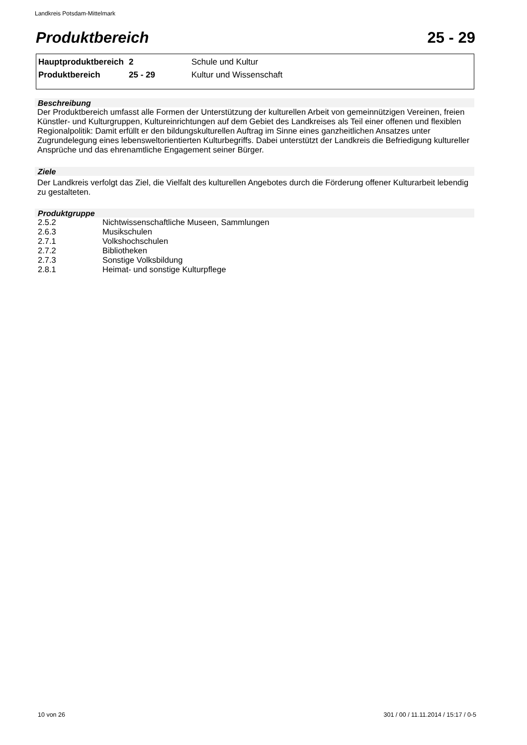Landkreis Potsdam-Mittelmark
Produktbereich 25 - 29
| Hauptproduktbereich | 2 | Schule und Kultur |
| Produktbereich | 25 - 29 | Kultur und Wissenschaft |
Beschreibung
Der Produktbereich umfasst alle Formen der Unterstützung der kulturellen Arbeit von gemeinnützigen Vereinen, freien Künstler- und Kulturgruppen, Kultureinrichtungen auf dem Gebiet des Landkreises als Teil einer offenen und flexiblen Regionalpolitik: Damit erfüllt er den bildungskulturellen Auftrag im Sinne eines ganzheitlichen Ansatzes unter Zugrundelegung eines lebensweltorientierten Kulturbegriffs. Dabei unterstützt der Landkreis die Befriedigung kultureller Ansprüche und das ehrenamtliche Engagement seiner Bürger.
Ziele
Der Landkreis verfolgt das Ziel, die Vielfalt des kulturellen Angebotes durch die Förderung offener Kulturarbeit lebendig zu gestalteten.
Produktgruppe
| 2.5.2 | Nichtwissenschaftliche Museen, Sammlungen |
| 2.6.3 | Musikschulen |
| 2.7.1 | Volkshochschulen |
| 2.7.2 | Bibliotheken |
| 2.7.3 | Sonstige Volksbildung |
| 2.8.1 | Heimat- und sonstige Kulturpflege |
10 von 26 301 / 00 / 11.11.2014 / 15:17 / 0-5